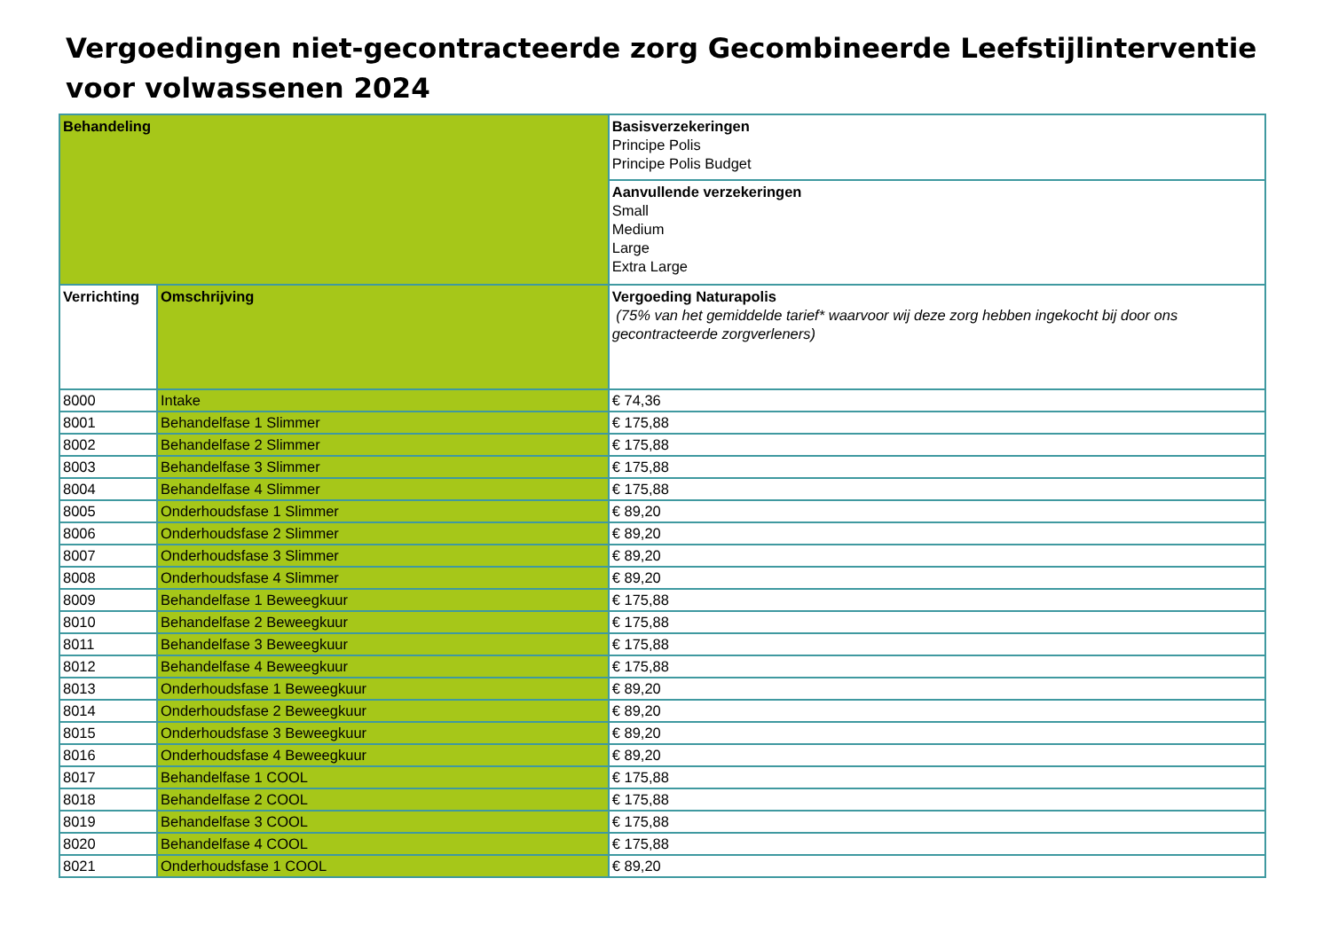Vergoedingen niet-gecontracteerde zorg Gecombineerde Leefstijlinterventie voor volwassenen 2024
| Behandeling | | Basisverzekeringen Principe Polis Principe Polis Budget |
| --- | --- | --- |
| | | Aanvullende verzekeringen Small Medium Large Extra Large |
| Verrichting | Omschrijving | Vergoeding Naturapolis (75% van het gemiddelde tarief* waarvoor wij deze zorg hebben ingekocht bij door ons gecontracteerde zorgverleners) |
| 8000 | Intake | € 74,36 |
| 8001 | Behandelfase 1 Slimmer | € 175,88 |
| 8002 | Behandelfase 2 Slimmer | € 175,88 |
| 8003 | Behandelfase 3 Slimmer | € 175,88 |
| 8004 | Behandelfase 4 Slimmer | € 175,88 |
| 8005 | Onderhoudsfase 1 Slimmer | € 89,20 |
| 8006 | Onderhoudsfase 2 Slimmer | € 89,20 |
| 8007 | Onderhoudsfase 3 Slimmer | € 89,20 |
| 8008 | Onderhoudsfase 4 Slimmer | € 89,20 |
| 8009 | Behandelfase 1 Beweegkuur | € 175,88 |
| 8010 | Behandelfase 2 Beweegkuur | € 175,88 |
| 8011 | Behandelfase 3 Beweegkuur | € 175,88 |
| 8012 | Behandelfase 4 Beweegkuur | € 175,88 |
| 8013 | Onderhoudsfase 1 Beweegkuur | € 89,20 |
| 8014 | Onderhoudsfase 2 Beweegkuur | € 89,20 |
| 8015 | Onderhoudsfase 3 Beweegkuur | € 89,20 |
| 8016 | Onderhoudsfase 4 Beweegkuur | € 89,20 |
| 8017 | Behandelfase 1 COOL | € 175,88 |
| 8018 | Behandelfase 2 COOL | € 175,88 |
| 8019 | Behandelfase 3 COOL | € 175,88 |
| 8020 | Behandelfase 4 COOL | € 175,88 |
| 8021 | Onderhoudsfase 1 COOL | € 89,20 |